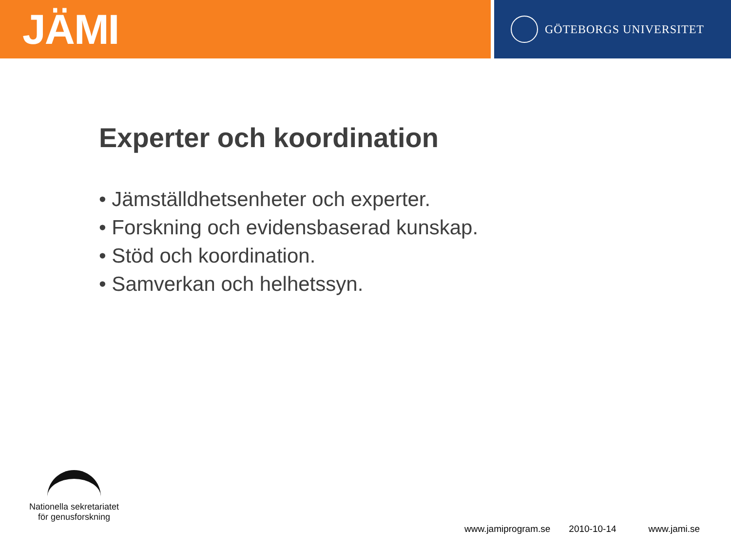JÄMI
GÖTEBORGS UNIVERSITET
Experter och koordination
• Jämställdhetsenheter och experter.
• Forskning och evidensbaserad kunskap.
• Stöd och koordination.
• Samverkan och helhetssyn.
Nationella sekretariatet
för genusforskning
www.jamiprogram.se 2010-10-14 www.jami.se